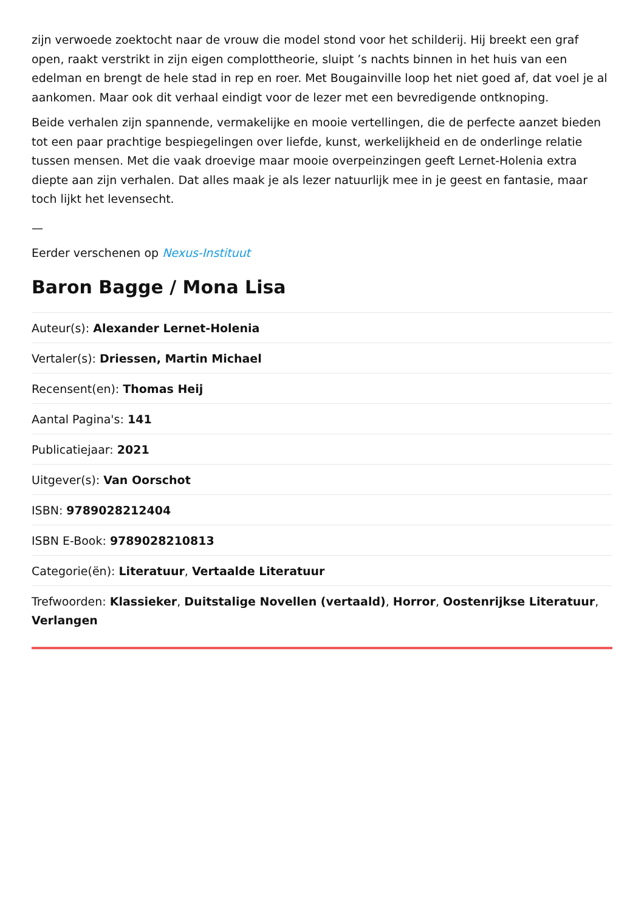zijn verwoede zoektocht naar de vrouw die model stond voor het schilderij. Hij breekt een graf open, raakt verstrikt in zijn eigen complottheorie, sluipt ’s nachts binnen in het huis van een edelman en brengt de hele stad in rep en roer. Met Bougainville loop het niet goed af, dat voel je al aankomen. Maar ook dit verhaal eindigt voor de lezer met een bevredigende ontknoping.
Beide verhalen zijn spannende, vermakelijke en mooie vertellingen, die de perfecte aanzet bieden tot een paar prachtige bespiegelingen over liefde, kunst, werkelijkheid en de onderlinge relatie tussen mensen. Met die vaak droevige maar mooie overpeinzingen geeft Lernet-Holenia extra diepte aan zijn verhalen. Dat alles maak je als lezer natuurlijk mee in je geest en fantasie, maar toch lijkt het levensecht.
—
Eerder verschenen op Nexus-Instituut
Baron Bagge / Mona Lisa
Auteur(s): Alexander Lernet-Holenia
Vertaler(s): Driessen, Martin Michael
Recensent(en): Thomas Heij
Aantal Pagina's: 141
Publicatiejaar: 2021
Uitgever(s): Van Oorschot
ISBN: 9789028212404
ISBN E-Book: 9789028210813
Categorie(ën): Literatuur, Vertaalde Literatuur
Trefwoorden: Klassieker, Duitstalige Novellen (vertaald), Horror, Oostenrijkse Literatuur, Verlangen